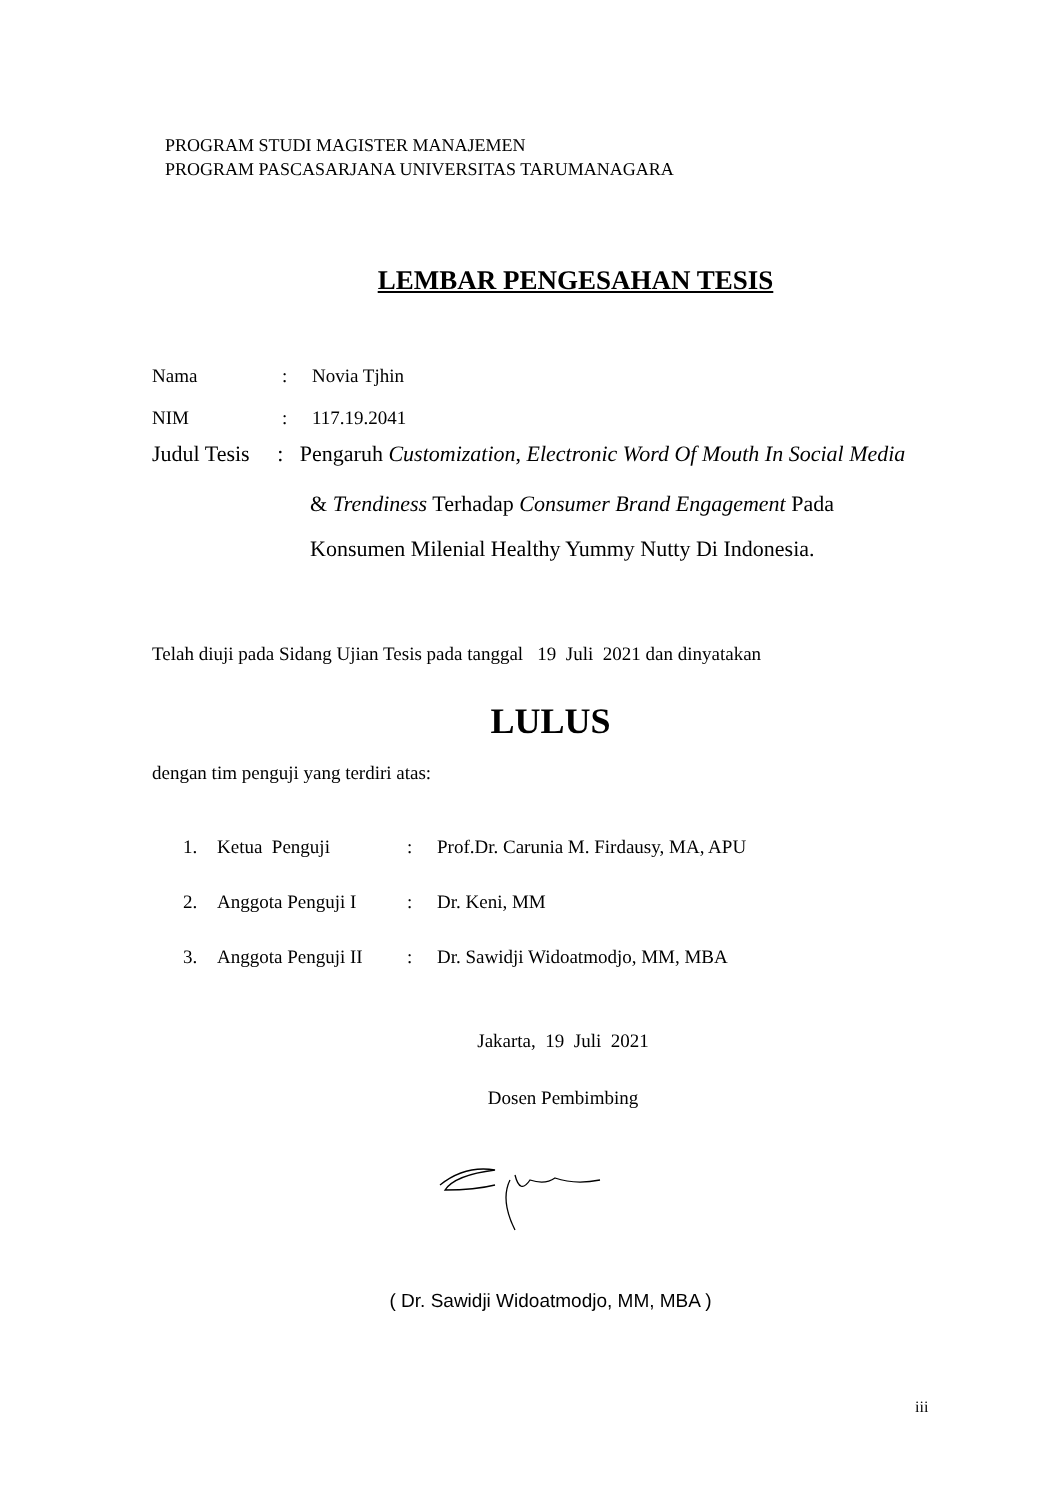PROGRAM STUDI MAGISTER MANAJEMEN
PROGRAM PASCASARJANA UNIVERSITAS TARUMANAGARA
LEMBAR PENGESAHAN TESIS
Nama: Novia Tjhin
NIM: 117.19.2041
Judul Tesis : Pengaruh Customization, Electronic Word Of Mouth In Social Media
& Trendiness Terhadap Consumer Brand Engagement Pada
Konsumen Milenial Healthy Yummy Nutty Di Indonesia.
Telah diuji pada Sidang Ujian Tesis pada tanggal 19 Juli 2021 dan dinyatakan
LULUS
dengan tim penguji yang terdiri atas:
1. Ketua Penguji: Prof.Dr. Carunia M. Firdausy, MA, APU
2. Anggota Penguji I: Dr. Keni, MM
3. Anggota Penguji II: Dr. Sawidji Widoatmodjo, MM, MBA
Jakarta, 19 Juli 2021
Dosen Pembimbing
( Dr. Sawidji Widoatmodjo, MM, MBA )
iii